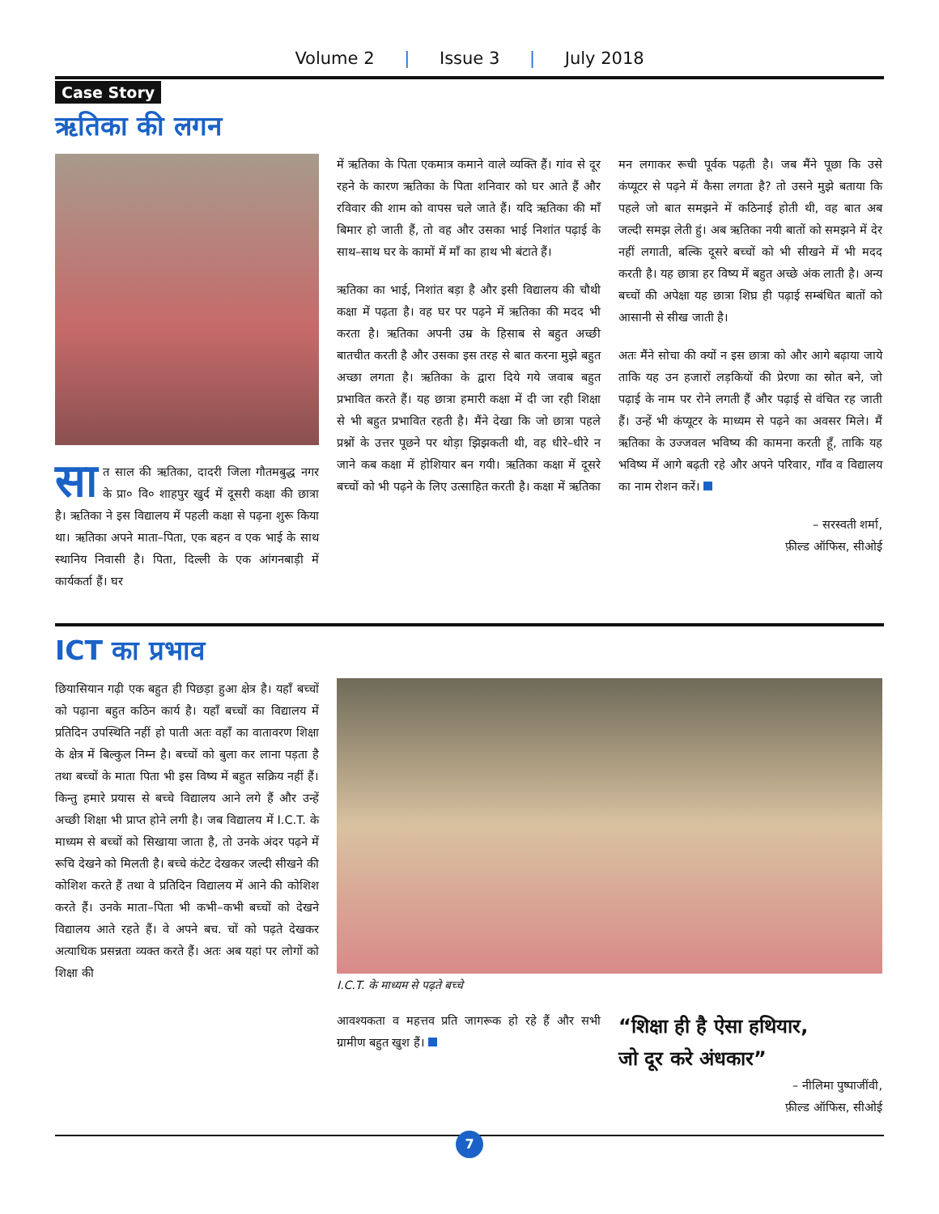Volume 2 | Issue 3 | July 2018
Case Story
ऋतिका की लगन
सा त साल की ऋतिका, दादरी जिला गौतमबुद्ध नगर के प्रा० वि० शाहपुर खुर्द में दूसरी कक्षा की छात्रा है। ऋतिका ने इस विद्यालय में पहली कक्षा से पढ़ना शुरू किया था। ऋतिका अपने माता–पिता, एक बहन व एक भाई के साथ स्थानिय निवासी है। पिता, दिल्ली के एक आंगनबाड़ी में कार्यकर्ता हैं। घर
में ऋतिका के पिता एकमात्र कमाने वाले व्यक्ति हैं। गांव से दूर रहने के कारण ऋतिका के पिता शनिवार को घर आते हैं और रविवार की शाम को वापस चले जाते हैं। यदि ऋतिका की माँ बिमार हो जाती हैं, तो वह और उसका भाई निशांत पढ़ाई के साथ–साथ घर के कामों में माँ का हाथ भी बंटाते हैं।
ऋतिका का भाई, निशांत बड़ा है और इसी विद्यालय की चौथी कक्षा में पढ़ता है। वह घर पर पढ़ने में ऋतिका की मदद भी करता है। ऋतिका अपनी उम्र के हिसाब से बहुत अच्छी बातचीत करती है और उसका इस तरह से बात करना मुझे बहुत अच्छा लगता है। ऋतिका के द्वारा दिये गये जवाब बहुत प्रभावित करते हैं। यह छात्रा हमारी कक्षा में दी जा रही शिक्षा से भी बहुत प्रभावित रहती है। मैंने देखा कि जो छात्रा पहले प्रश्नों के उत्तर पूछने पर थोड़ा झिझकती थी, वह धीरे–धीरे न जाने कब कक्षा में होशियार बन गयी। ऋतिका कक्षा में दूसरे बच्चों को भी पढ़ने के लिए उत्साहित करती है। कक्षा में ऋतिका
मन लगाकर रूची पूर्वक पढ़ती है। जब मैंने पूछा कि उसे कंप्यूटर से पढ़ने में कैसा लगता है? तो उसने मुझे बताया कि पहले जो बात समझने में कठिनाई होती थी, वह बात अब जल्दी समझ लेती हुं। अब ऋतिका नयी बातों को समझने में देर नहीं लगाती, बल्कि दूसरे बच्चों को भी सीखने में भी मदद करती है। यह छात्रा हर विष्य में बहुत अच्छे अंक लाती है। अन्य बच्चों की अपेक्षा यह छात्रा शिघ्र ही पढ़ाई सम्बंधित बातों को आसानी से सीख जाती है।
अतः मैंने सोचा की क्यों न इस छात्रा को और आगे बढ़ाया जाये ताकि यह उन हजारों लड़कियों की प्रेरणा का स्रोत बने, जो पढ़ाई के नाम पर रोने लगती हैं और पढ़ाई से वंचित रह जाती हैं। उन्हें भी कंप्यूटर के माध्यम से पढ़ने का अवसर मिले। मैं ऋतिका के उज्जवल भविष्य की कामना करती हूँ, ताकि यह भविष्य में आगे बढ़ती रहे और अपने परिवार, गाँव व विद्यालय का नाम रोशन करें।
– सरस्वती शर्मा,
फ़ील्ड ऑफिस, सीओई
ICT का प्रभाव
छियासियान गढ़ी एक बहुत ही पिछड़ा हुआ क्षेत्र है। यहाँ बच्चों को पढ़ाना बहुत कठिन कार्य है। यहाँ बच्चों का विद्यालय में प्रतिदिन उपस्थिति नहीं हो पाती अतः वहाँ का वातावरण शिक्षा के क्षेत्र में बिल्कुल निम्न है। बच्चों को बुला कर लाना पड़ता है तथा बच्चों के माता पिता भी इस विष्य में बहुत सक्रिय नहीं हैं। किन्तु हमारे प्रयास से बच्चे विद्यालय आने लगे हैं और उन्हें अच्छी शिक्षा भी प्राप्त होने लगी है। जब विद्यालय में I.C.T. के माध्यम से बच्चों को सिखाया जाता है, तो उनके अंदर पढ़ने में रूचि देखने को मिलती है। बच्चे कंटेट देखकर जल्दी सीखने की कोशिश करते हैं तथा वे प्रतिदिन विद्यालय में आने की कोशिश करते हैं। उनके माता–पिता भी कभी–कभी बच्चों को देखने विद्यालय आते रहते हैं। वे अपने बच. चों को पढ़ते देखकर अत्याधिक प्रसन्नता व्यक्त करते हैं। अतः अब यहां पर लोगों को शिक्षा की
I.C.T. के माध्यम से पढ़ते बच्चे
आवश्यकता व महत्तव प्रति जागरूक हो रहे हैं और सभी ग्रामीण बहुत खुश हैं।
“शिक्षा ही है ऐसा हथियार,
जो दूर करे अंधकार”
– नीलिमा पुष्पाजींवी,
फ़ील्ड ऑफिस, सीओई
7